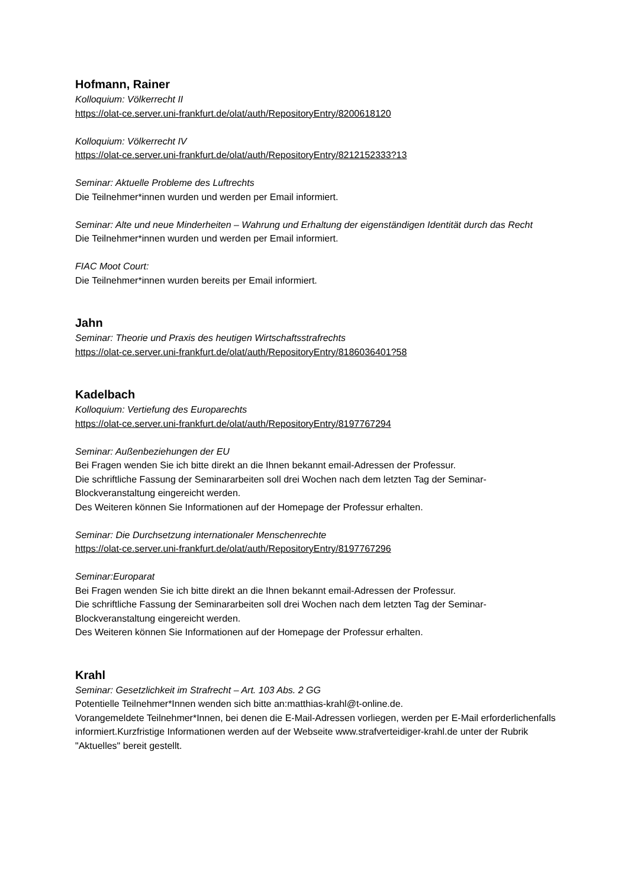Hofmann, Rainer
Kolloquium: Völkerrecht II
https://olat-ce.server.uni-frankfurt.de/olat/auth/RepositoryEntry/8200618120
Kolloquium: Völkerrecht IV
https://olat-ce.server.uni-frankfurt.de/olat/auth/RepositoryEntry/8212152333?13
Seminar: Aktuelle Probleme des Luftrechts
Die Teilnehmer*innen wurden und werden per Email informiert.
Seminar: Alte und neue Minderheiten – Wahrung und Erhaltung der eigenständigen Identität durch das Recht
Die Teilnehmer*innen wurden und werden per Email informiert.
FIAC Moot Court:
Die Teilnehmer*innen wurden bereits per Email informiert.
Jahn
Seminar: Theorie und Praxis des heutigen Wirtschaftsstrafrechts
https://olat-ce.server.uni-frankfurt.de/olat/auth/RepositoryEntry/8186036401?58
Kadelbach
Kolloquium: Vertiefung des Europarechts
https://olat-ce.server.uni-frankfurt.de/olat/auth/RepositoryEntry/8197767294
Seminar: Außenbeziehungen der EU
Bei Fragen wenden Sie ich bitte direkt an die Ihnen bekannt email-Adressen der Professur.
Die schriftliche Fassung der Seminararbeiten soll drei Wochen nach dem letzten Tag der Seminar-Blockveranstaltung eingereicht werden.
Des Weiteren können Sie Informationen auf der Homepage der Professur erhalten.
Seminar: Die Durchsetzung internationaler Menschenrechte
https://olat-ce.server.uni-frankfurt.de/olat/auth/RepositoryEntry/8197767296
Seminar:Europarat
Bei Fragen wenden Sie ich bitte direkt an die Ihnen bekannt email-Adressen der Professur.
Die schriftliche Fassung der Seminararbeiten soll drei Wochen nach dem letzten Tag der Seminar-Blockveranstaltung eingereicht werden.
Des Weiteren können Sie Informationen auf der Homepage der Professur erhalten.
Krahl
Seminar: Gesetzlichkeit im Strafrecht – Art. 103 Abs. 2 GG
Potentielle Teilnehmer*Innen wenden sich bitte an:matthias-krahl@t-online.de.
Vorangemeldete Teilnehmer*Innen, bei denen die E-Mail-Adressen vorliegen, werden per E-Mail erforderlichenfalls informiert.Kurzfristige Informationen werden auf der Webseite www.strafverteidiger-krahl.de unter der Rubrik "Aktuelles" bereit gestellt.